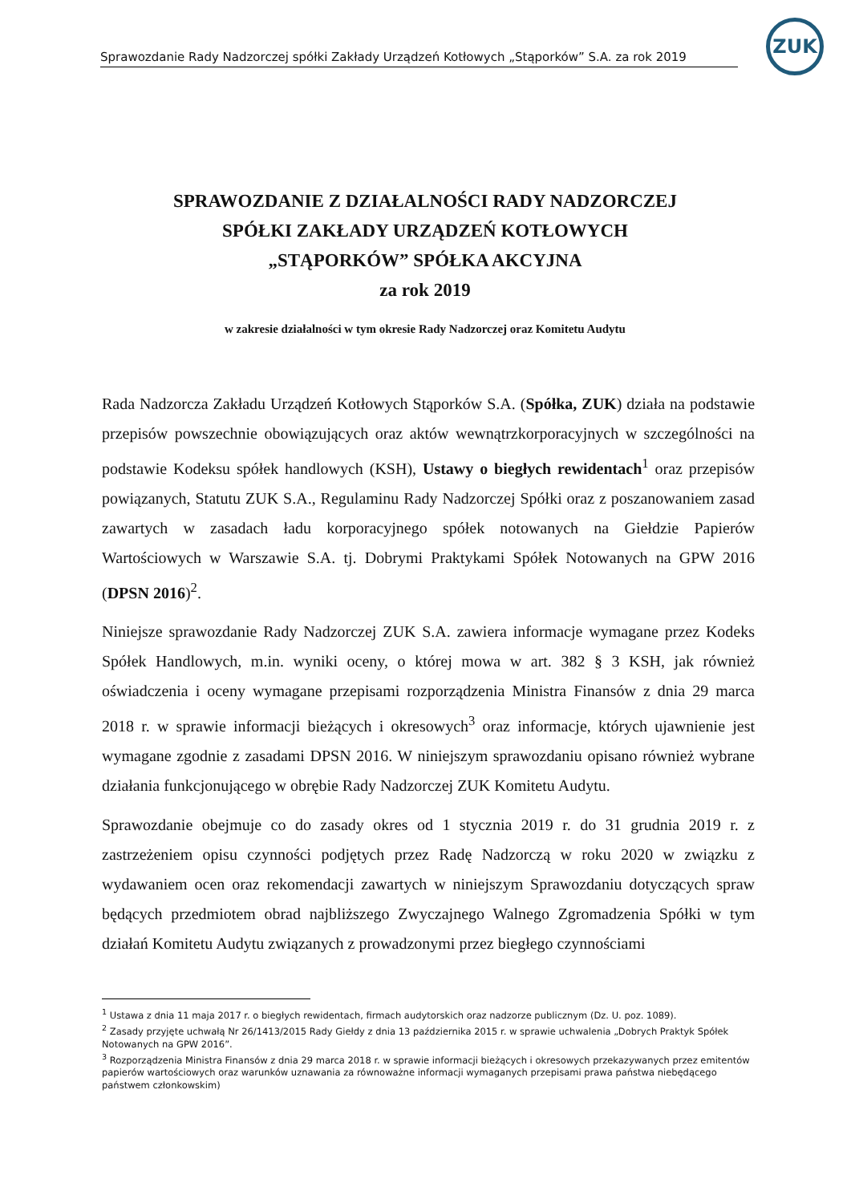Sprawozdanie Rady Nadzorczej spółki Zakłady Urządzeń Kotłowych „Stąporków” S.A. za rok 2019
ZUK
SPRAWOZDANIE Z DZIAŁALNOŚCI RADY NADZORCZEJ
SPÓŁKI ZAKŁADY URZĄDZEŃ KOTŁOWYCH
„STĄPORKÓW” SPÓŁKA AKCYJNA
za rok 2019
w zakresie działalności w tym okresie Rady Nadzorczej oraz Komitetu Audytu
Rada Nadzorcza Zakładu Urządzeń Kotłowych Stąporków S.A. (Spółka, ZUK) działa na podstawie przepisów powszechnie obowiązujących oraz aktów wewnątrzkorporacyjnych w szczególności na podstawie Kodeksu spółek handlowych (KSH), Ustawy o biegłych rewidentach<sup>1</sup> oraz przepisów powiązanych, Statutu ZUK S.A., Regulaminu Rady Nadzorczej Spółki oraz z poszanowaniem zasad zawartych w zasadach ładu korporacyjnego spółek notowanych na Giełdzie Papierów Wartościowych w Warszawie S.A. tj. Dobrymi Praktykami Spółek Notowanych na GPW 2016 (DPSN 2016)<sup>2</sup>.
Niniejsze sprawozdanie Rady Nadzorczej ZUK S.A. zawiera informacje wymagane przez Kodeks Spółek Handlowych, m.in. wyniki oceny, o której mowa w art. 382 § 3 KSH, jak również oświadczenia i oceny wymagane przepisami rozporządzenia Ministra Finansów z dnia 29 marca 2018 r. w sprawie informacji bieżących i okresowych<sup>3</sup> oraz informacje, których ujawnienie jest wymagane zgodnie z zasadami DPSN 2016. W niniejszym sprawozdaniu opisano również wybrane działania funkcjonującego w obrębie Rady Nadzorczej ZUK Komitetu Audytu.
Sprawozdanie obejmuje co do zasady okres od 1 stycznia 2019 r. do 31 grudnia 2019 r. z zastrzeżeniem opisu czynności podjętych przez Radę Nadzorczą w roku 2020 w związku z wydawaniem ocen oraz rekomendacji zawartych w niniejszym Sprawozdaniu dotyczących spraw będących przedmiotem obrad najbliższego Zwyczajnego Walnego Zgromadzenia Spółki w tym działań Komitetu Audytu związanych z prowadzonymi przez biegłego czynnościami
<sup>1</sup> Ustawa z dnia 11 maja 2017 r. o biegłych rewidentach, firmach audytorskich oraz nadzorze publicznym (Dz. U. poz. 1089).
<sup>2</sup> Zasady przyjęte uchwałą Nr 26/1413/2015 Rady Giełdy z dnia 13 października 2015 r. w sprawie uchwalenia „Dobrych Praktyk Spółek Notowanych na GPW 2016”.
<sup>3</sup> Rozporządzenia Ministra Finansów z dnia 29 marca 2018 r. w sprawie informacji bieżących i okresowych przekazywanych przez emitentów papierów wartościowych oraz warunków uznawania za równoważne informacji wymaganych przepisami prawa państwa niebędącego państwem członkowskim)